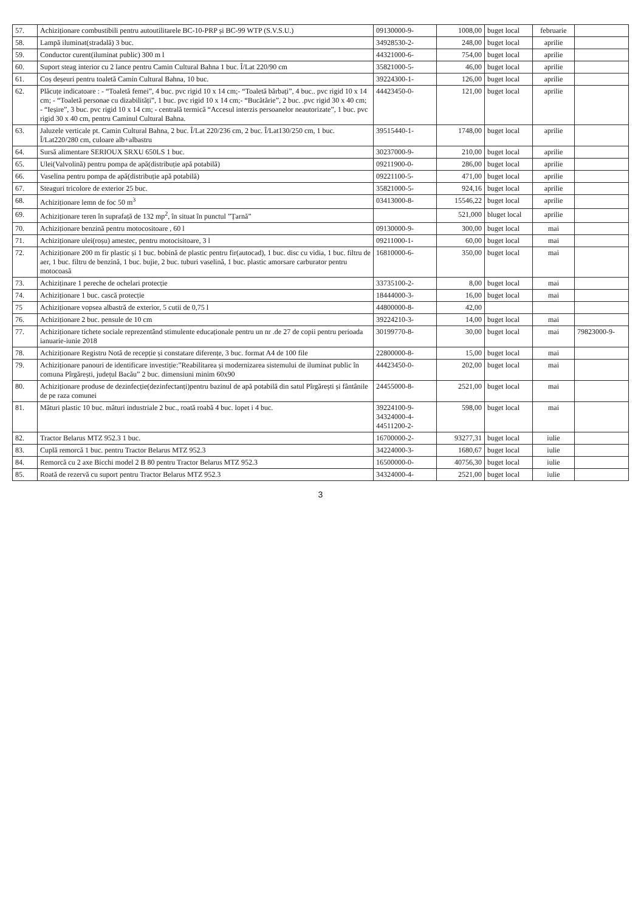| 57. | Achiziționare combustibili pentru autoutilitarele BC-10-PRP și BC-99 WTP (S.V.S.U.) | 09130000-9- | 1008,00 | buget local | februarie | |
| 58. | Lampă iluminat(stradală) 3 buc. | 34928530-2- | 248,00 | buget local | aprilie | |
| 59. | Conductor curent(iluminat public) 300 m l | 44321000-6- | 754,00 | buget local | aprilie | |
| 60. | Suport steag interior cu 2 lance pentru Camin Cultural Bahna 1 buc. Î/Lat 220/90 cm | 35821000-5- | 46,00 | buget local | aprilie | |
| 61. | Coș deșeuri pentru toaletă Camin Cultural Bahna, 10 buc. | 39224300-1- | 126,00 | buget local | aprilie | |
| 62. | Plăcuțe indicatoare : - “Toaletă femei”, 4 buc. pvc rigid 10 x 14 cm;- “Toaletă bărbați”, 4 buc.. pvc rigid 10 x 14 cm; - “Toaletă personae cu dizabilități”, 1 buc. pvc rigid 10 x 14 cm;- “Bucătărie”, 2 buc. .pvc rigid 30 x 40 cm; - “Ieșire”, 3 buc. pvc rigid 10 x 14 cm; - centrală termică “Accesul interzis persoanelor neautorizate”, 1 buc. pvc rigid 30 x 40 cm, pentru Caminul Cultural Bahna. | 44423450-0- | 121,00 | buget local | aprilie | |
| 63. | Jaluzele verticale pt. Camin Cultural Bahna, 2 buc. Î/Lat 220/236 cm, 2 buc. Î/Lat130/250 cm, 1 buc. Î/Lat220/280 cm, culoare alb+albastru | 39515440-1- | 1748,00 | buget local | aprilie | |
| 64. | Sursă alimentare SERIOUX SRXU 650LS 1 buc. | 30237000-9- | 210,00 | buget local | aprilie | |
| 65. | Ulei(Valvolină) pentru pompa de apă(distribuție apă potabilă) | 09211900-0- | 286,00 | buget local | aprilie | |
| 66. | Vaselina pentru pompa de apă(distribuție apă potabilă) | 09221100-5- | 471,00 | buget local | aprilie | |
| 67. | Steaguri tricolore de exterior 25 buc. | 35821000-5- | 924,16 | buget local | aprilie | |
| 68. | Achiziționare lemn de foc 50 m<sup>3</sup> | 03413000-8- | 15546,22 | buget local | aprilie | |
| 69. | Achiziționare teren în suprafață de 132 mp<sup>2</sup>, în situat în punctul ”Țarnă” | | 521,000 | bluget local | aprilie | |
| 70. | Achiziționare benzină pentru motocositoare , 60 l | 09130000-9- | 300,00 | buget local | mai | |
| 71. | Achiziționare ulei(roșu) amestec, pentru motocisitoare, 3 l | 09211000-1- | 60,00 | buget local | mai | |
| 72. | Achiziționare 200 m fir plastic și 1 buc. bobină de plastic pentru fir(autocad), 1 buc. disc cu vidia, 1 buc. filtru de aer, 1 buc. filtru de benzină, 1 buc. bujie, 2 buc. tuburi vaselină, 1 buc. plastic amorsare carburator pentru motocoasă | 16810000-6- | 350,00 | buget local | mai | |
| 73. | Achiziținare 1 pereche de ochelari protecție | 33735100-2- | 8,00 | buget local | mai | |
| 74. | Achiziționare 1 buc. cască protecție | 18444000-3- | 16,00 | buget local | mai | |
| 75 | Achiziționare vopsea albastră de exterior, 5 cutii de 0,75 l | 44800000-8- | 42,00 | | | |
| 76. | Achiziționare 2 buc. pensule de 10 cm | 39224210-3- | 14,00 | buget local | mai | |
| 77. | Achiziționare tichete sociale reprezentând stimulente educaționale pentru un nr .de 27 de copii pentru perioada ianuarie-iunie 2018 | 30199770-8- | 30,00 | buget local | mai | 79823000-9- |
| 78. | Achiziționare Registru Notă de recepție și constatare diferențe, 3 buc. format A4 de 100 file | 22800000-8- | 15,00 | buget local | mai | |
| 79. | Achiziționare panouri de identificare investiție:”Reabilitarea și modernizarea sistemului de iluminat public în comuna Pîrgărești, județul Bacău” 2 buc. dimensiuni minim 60x90 | 44423450-0- | 202,00 | buget local | mai | |
| 80. | Achiziționare produse de dezinfecție(dezinfectanți)pentru bazinul de apă potabilă din satul Pîrgărești și fântânile de pe raza comunei | 24455000-8- | 2521,00 | buget local | mai | |
| 81. | Mături plastic 10 buc. mături industriale 2 buc., roată roabă 4 buc. lopet i 4 buc. | 39224100-9- 34324000-4- 44511200-2- | 598,00 | buget local | mai | |
| 82. | Tractor Belarus MTZ 952.3 1 buc. | 16700000-2- | 93277,31 | buget local | iulie | |
| 83. | Cuplă remorcă 1 buc. pentru Tractor Belarus MTZ 952.3 | 34224000-3- | 1680,67 | buget local | iulie | |
| 84. | Remorcă cu 2 axe Bicchi model 2 B 80 pentru Tractor Belarus MTZ 952.3 | 16500000-0- | 40756,30 | buget local | iulie | |
| 85. | Roată de rezervă cu suport pentru Tractor Belarus MTZ 952.3 | 34324000-4- | 2521,00 | buget local | iulie | |
3